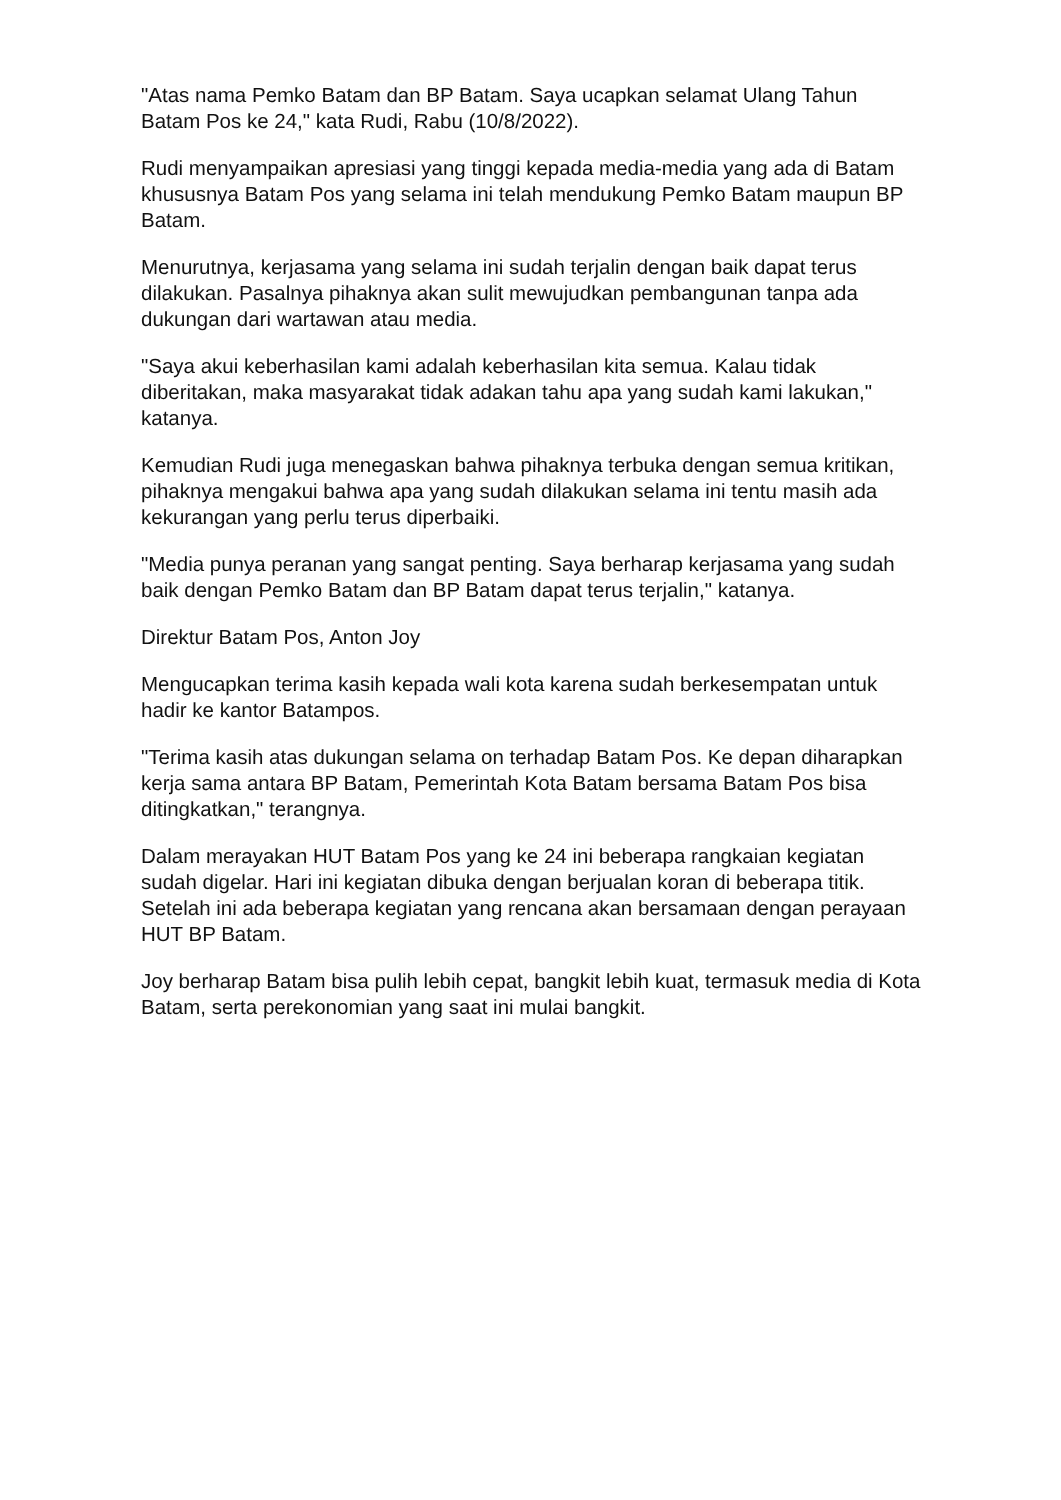"Atas nama Pemko Batam dan BP Batam. Saya ucapkan selamat Ulang Tahun Batam Pos ke 24," kata Rudi, Rabu (10/8/2022).
Rudi menyampaikan apresiasi yang tinggi kepada media-media yang ada di Batam khususnya Batam Pos yang selama ini telah mendukung Pemko Batam maupun BP Batam.
Menurutnya, kerjasama yang selama ini sudah terjalin dengan baik dapat terus dilakukan. Pasalnya pihaknya akan sulit mewujudkan pembangunan tanpa ada dukungan dari wartawan atau media.
"Saya akui keberhasilan kami adalah keberhasilan kita semua. Kalau tidak diberitakan, maka masyarakat tidak adakan tahu apa yang sudah kami lakukan," katanya.
Kemudian Rudi juga menegaskan bahwa pihaknya terbuka dengan semua kritikan, pihaknya mengakui bahwa apa yang sudah dilakukan selama ini tentu masih ada kekurangan yang perlu terus diperbaiki.
"Media punya peranan yang sangat penting. Saya berharap kerjasama yang sudah baik dengan Pemko Batam dan BP Batam dapat terus terjalin," katanya.
Direktur Batam Pos, Anton Joy
Mengucapkan terima kasih kepada wali kota karena sudah berkesempatan untuk hadir ke kantor Batampos.
"Terima kasih atas dukungan selama on terhadap Batam Pos. Ke depan diharapkan kerja sama antara BP Batam, Pemerintah Kota Batam bersama Batam Pos bisa ditingkatkan," terangnya.
Dalam merayakan HUT Batam Pos yang ke 24 ini beberapa rangkaian kegiatan sudah digelar. Hari ini kegiatan dibuka dengan berjualan koran di beberapa titik. Setelah ini ada beberapa kegiatan yang rencana akan bersamaan dengan perayaan HUT BP Batam.
Joy berharap Batam bisa pulih lebih cepat, bangkit lebih kuat, termasuk media di Kota Batam, serta perekonomian yang saat ini mulai bangkit.